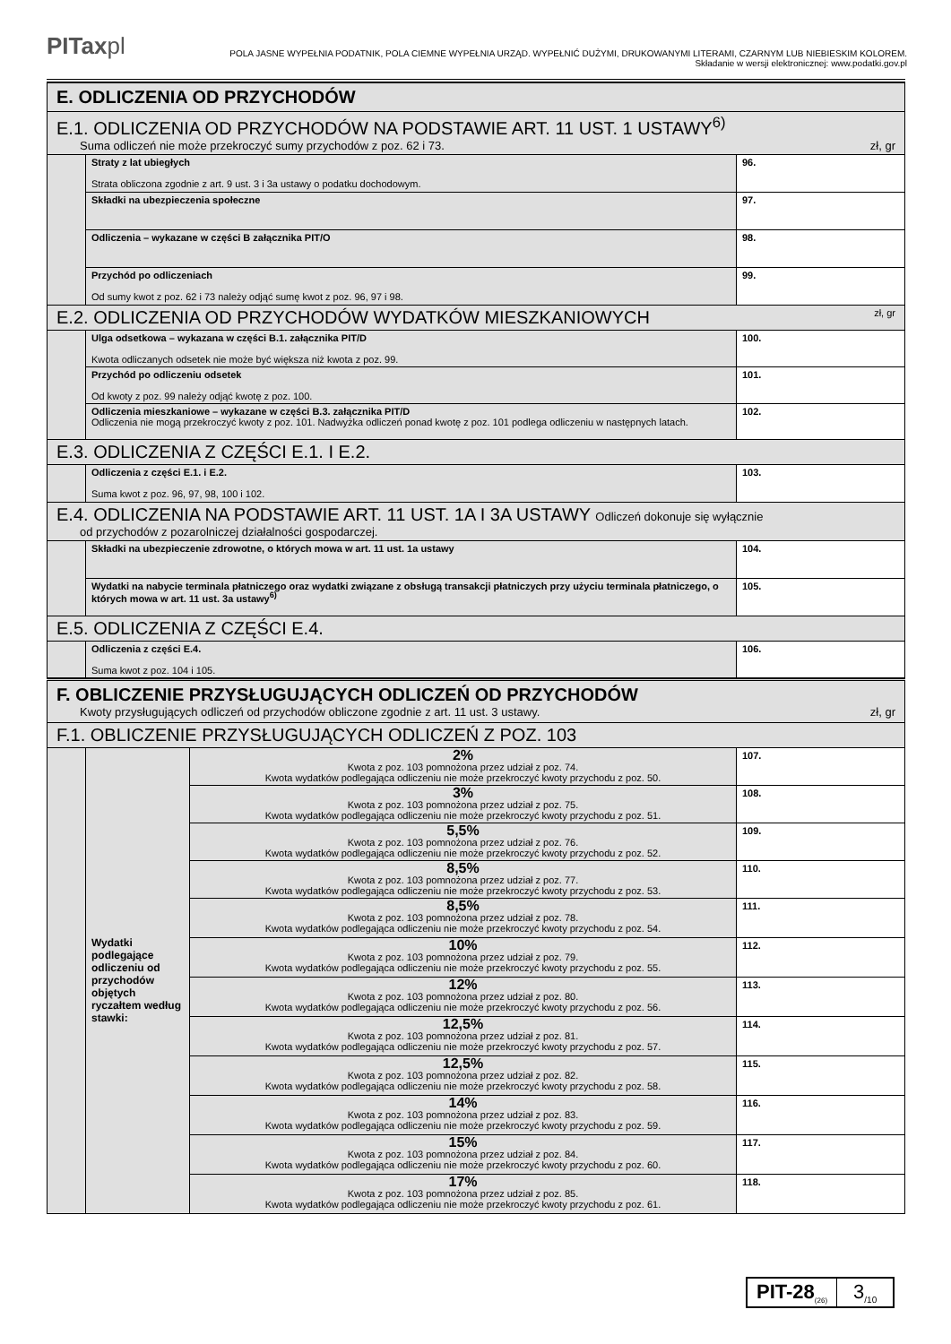PITaxpl
POLA JASNE WYPEŁNIA PODATNIK, POLA CIEMNE WYPEŁNIA URZĄD. WYPEŁNIĆ DUŻYMI, DRUKOWANYMI LITERAMI, CZARNYM LUB NIEBIESKIM KOLOREM.
Składanie w wersji elektronicznej: www.podatki.gov.pl
| E. ODLICZENIA OD PRZYCHODÓW | | |
| E.1. ODLICZENIA OD PRZYCHODÓW NA PODSTAWIE ART. 11 UST. 1 USTAWY<sup>6)</sup> Suma odliczeń nie może przekroczyć sumy przychodów z poz. 62 i 73. zł, gr | | |
| | Straty z lat ubiegłych Strata obliczona zgodnie z art. 9 ust. 3 i 3a ustawy o podatku dochodowym. | 96. |
| | Składki na ubezpieczenia społeczne | 97. |
| | Odliczenia – wykazane w części B załącznika PIT/O | 98. |
| | Przychód po odliczeniach Od sumy kwot z poz. 62 i 73 należy odjąć sumę kwot z poz. 96, 97 i 98. | 99. |
| E.2. ODLICZENIA OD PRZYCHODÓW WYDATKÓW MIESZKANIOWYCH zł, gr | | |
| | Ulga odsetkowa – wykazana w części B.1. załącznika PIT/D Kwota odliczanych odsetek nie może być większa niż kwota z poz. 99. | 100. |
| | Przychód po odliczeniu odsetek Od kwoty z poz. 99 należy odjąć kwotę z poz. 100. | 101. |
| | Odliczenia mieszkaniowe – wykazane w części B.3. załącznika PIT/D Odliczenia nie mogą przekroczyć kwoty z poz. 101. Nadwyżka odliczeń ponad kwotę z poz. 101 podlega odliczeniu w następnych latach. | 102. |
| E.3. ODLICZENIA Z CZĘŚCI E.1. I E.2. | | |
| | Odliczenia z części E.1. i E.2. Suma kwot z poz. 96, 97, 98, 100 i 102. | 103. |
| E.4. ODLICZENIA NA PODSTAWIE ART. 11 UST. 1A I 3A USTAWY Odliczeń dokonuje się wyłącznie od przychodów z pozarolniczej działalności gospodarczej. | | |
| | Składki na ubezpieczenie zdrowotne, o których mowa w art. 11 ust. 1a ustawy | 104. |
| | Wydatki na nabycie terminala płatniczego oraz wydatki związane z obsługą transakcji płatniczych przy użyciu terminala płatniczego, o których mowa w art. 11 ust. 3a ustawy<sup>6)</sup> | 105. |
| E.5. ODLICZENIA Z CZĘŚCI E.4. | | |
| | Odliczenia z części E.4. Suma kwot z poz. 104 i 105. | 106. |
| F. OBLICZENIE PRZYSŁUGUJĄCYCH ODLICZEŃ OD PRZYCHODÓW Kwoty przysługujących odliczeń od przychodów obliczone zgodnie z art. 11 ust. 3 ustawy. zł, gr | | | |
| F.1. OBLICZENIE PRZYSŁUGUJĄCYCH ODLICZEŃ Z POZ. 103 | | | |
| | Wydatki podlegające odliczeniu od przychodów objętych ryczałtem według stawki: | 2% Kwota z poz. 103 pomnożona przez udział z poz. 74. Kwota wydatków podlegająca odliczeniu nie może przekroczyć kwoty przychodu z poz. 50. | 107. |
| | | 3% Kwota z poz. 103 pomnożona przez udział z poz. 75. Kwota wydatków podlegająca odliczeniu nie może przekroczyć kwoty przychodu z poz. 51. | 108. |
| | | 5,5% Kwota z poz. 103 pomnożona przez udział z poz. 76. Kwota wydatków podlegająca odliczeniu nie może przekroczyć kwoty przychodu z poz. 52. | 109. |
| | | 8,5% Kwota z poz. 103 pomnożona przez udział z poz. 77. Kwota wydatków podlegająca odliczeniu nie może przekroczyć kwoty przychodu z poz. 53. | 110. |
| | | 8,5% Kwota z poz. 103 pomnożona przez udział z poz. 78. Kwota wydatków podlegająca odliczeniu nie może przekroczyć kwoty przychodu z poz. 54. | 111. |
| | | 10% Kwota z poz. 103 pomnożona przez udział z poz. 79. Kwota wydatków podlegająca odliczeniu nie może przekroczyć kwoty przychodu z poz. 55. | 112. |
| | | 12% Kwota z poz. 103 pomnożona przez udział z poz. 80. Kwota wydatków podlegająca odliczeniu nie może przekroczyć kwoty przychodu z poz. 56. | 113. |
| | | 12,5% Kwota z poz. 103 pomnożona przez udział z poz. 81. Kwota wydatków podlegająca odliczeniu nie może przekroczyć kwoty przychodu z poz. 57. | 114. |
| | | 12,5% Kwota z poz. 103 pomnożona przez udział z poz. 82. Kwota wydatków podlegająca odliczeniu nie może przekroczyć kwoty przychodu z poz. 58. | 115. |
| | | 14% Kwota z poz. 103 pomnożona przez udział z poz. 83. Kwota wydatków podlegająca odliczeniu nie może przekroczyć kwoty przychodu z poz. 59. | 116. |
| | | 15% Kwota z poz. 103 pomnożona przez udział z poz. 84. Kwota wydatków podlegająca odliczeniu nie może przekroczyć kwoty przychodu z poz. 60. | 117. |
| | | 17% Kwota z poz. 103 pomnożona przez udział z poz. 85. Kwota wydatków podlegająca odliczeniu nie może przekroczyć kwoty przychodu z poz. 61. | 118. |
PIT-28<sub>(26)</sub>
3<sub>/10</sub>